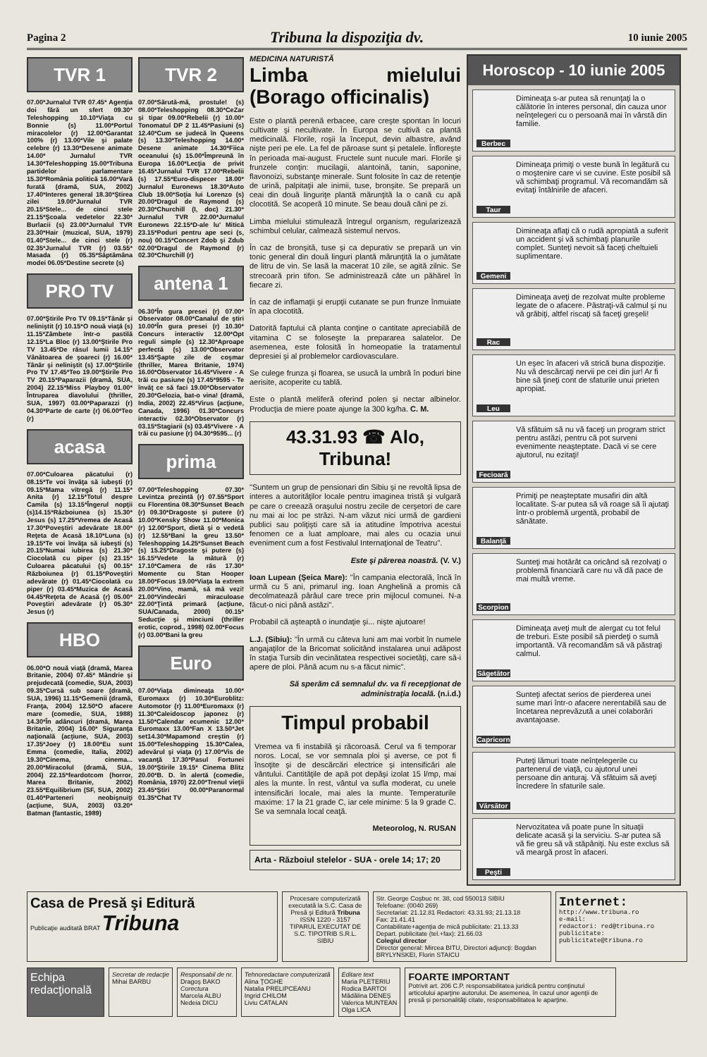Pagina 2 Tribuna la dispoziţia dv. 10 iunie 2005
TVR 1
07.00*Jurnalul TVR 07.45* Agenţia doi fără un sfert 09.30* Teleshopping 10.10*Viaţa cu Bonnie (s) 11.00*Portul miracolelor (r) 12.00*Garantat 100% (r) 13.00*Vile şi palate celebre (r) 13.30*Desene animate 14.00* Jurnalul TVR 14.30*Teleshopping 15.00*Tribuna partidelor parlamentare 15.30*România politică 16.00*Vară furată (dramă, SUA, 2002) 17.40*Interes general 18.30*Ştirea zilei 19.00*Jurnalul TVR 20.15*Stele... de cinci stele 21.15*Şcoala vedetelor 22.30* Burlacii (s) 23.00*Jurnalul TVR 23.30*Hair (muzical, SUA, 1979) 01.40*Stele... de cinci stele (r) 02.35*Jurnalul TVR (r) 03.55* Masada (r) 05.35*Săptămâna modei 06.05*Destine secrete (s)
PRO TV
07.00*Ştirile Pro TV 09.15*Tânăr şi neliniştit (r) 10.15*O nouă viaţă (s) 11.15*Zâmbete într-o pastilă 12.15*La Bloc (r) 13.00*Ştirile Pro TV 13.45*De râsul lumii 14.15* Vânătoarea de şoareci (r) 16.00* Tânăr şi neliniştit (s) 17.00*Ştirile Pro TV 17.45*Teo 19.00*Ştirile Pro TV 20.15*Paparazii (dramă, SUA, 2004) 22.15*Miss Playboy 01.00* Întruparea diavolului (thriller, SUA, 1997) 03.00*Paparazzi (r) 04.30*Parte de carte (r) 06.00*Teo (r)
acasa
07.00*Culoarea păcatului (r) 08.15*Te voi învăţa să iubeşti (r) 09.15*Mama vitregă (r) 11.15* Anita (r) 12.15*Totul despre Camila (s) 13.15*Îngerul nopţii (s)14.15*Războiunea (s) 15.30* Jesus (s) 17.25*Vremea de Acasă 17.30*Poveştiri adevărate 18.00* Reţeta de Acasă 18.10*Luna (s) 19.15*Te voi învăţa să iubeşti (s) 20.15*Numai iubirea (s) 21.30* Ciocolată cu piper (s) 23.15* Culoarea păcatului (s) 00.15* Războiunea (r) 01.15*Poveştiri adevărate (r) 01.45*Ciocolată cu piper (r) 03.45*Muzica de Acasă 04.45*Reţeta de Acasă (r) 05.00* Poveştiri adevărate (r) 05.30* Jesus (r)
HBO
06.00*O nouă viaţă (dramă, Marea Britanie, 2004) 07.45* Mândrie şi prejudecată (comedie, SUA, 2003) 09.35*Cursă sub soare (dramă, SUA, 1996) 11.15*Gemenii (dramă, Franţa, 2004) 12.50*O afacere mare (comedie, SUA, 1988) 14.30*În adâncuri (dramă, Marea Britanie, 2004) 16.00* Siguranţa naţională (acţiune, SUA, 2003) 17.35*Joey (r) 18.00*Eu sunt Emma (comedie, Italia, 2002) 19.30*Cinema, cinema... 20.00*Miracolul (dramă, SUA, 2004) 22.15*feardotcom (horror, Marea Britanie, 2002) 23.55*Equilibrium (SF, SUA, 2002) 01.40*Parteneri neobişnuiţi (acţiune, SUA, 2003) 03.20* Batman (fantastic, 1989)
TVR 2
07.00*Sărută-mă, prostule! (s) 08.00*Teleshopping 08.30*CeZar şi tipar 09.00*Rebelii (r) 10.00* Tonomatul DP 2 11.45*Pasiuni (s) 12.40*Cum se judecă în Queens (s) 13.30*Teleshopping 14.00* Desene animate 14.30*Fiica oceanului (s) 15.00*Împreună în Europa 16.00*Lecţia de privit 16.45*Jurnalul TVR 17.00*Rebelii (s) 17.55*Euro-dispecer 18.00* Jurnalul Euronews 18.30*Auto Club 19.00*Soţia lui Lorenzo (s) 20.00*Dragul de Raymond (s) 20.30*Churchill (I, doc) 21.30* Jurnalul TVR 22.00*Jurnalul Euronews 22.15*D-ale lu' Mitică 23.15*Poduri pentru ape seci (s, nou) 00.15*Concert Zdob şi Zdub 02.00*Dragul de Raymond (r) 02.30*Churchill (r)
antena 1
06.30*În gura presei (r) 07.00* Observator 08.00*Canalul de ştiri 10.00*În gura presei (r) 10.30* Concurs interactiv 12.00*Opt reguli simple (s) 12.30*Aproape perfectă (s) 13.00*Observator 13.45*Şapte zile de coşmar (thriller, Marea Britanie, 1974) 16.00*Observator 16.45*Vivere - A trăi cu pasiune (s) 17.45*9595 - Te învăţ ce să faci 19.00*Observator 20.30*Gelozia, bat-o vina! (dramă, India, 2002) 22.45*Virus (acţiune, Canada, 1996) 01.30*Concurs interactiv 02.30*Observator (r) 03.15*Stagiarii (s) 03.45*Vivere - A trăi cu pasiune (r) 04.30*9595... (r)
prima
07.00*Teleshopping 07.30* Levintza prezintă (r) 07.55*Sport cu Florentina 08.30*Sunset Beach (r) 09.30*Dragoste şi putere (r) 10.00*Kensky Show 11.00*Monica (r) 12.00*Sport, dietă şi o vedetă (r) 12.55*Bani la greu 13.50* Teleshopping 14.25*Sunset Beach (s) 15.25*Dragoste şi putere (s) 16.15*Vedete la mătură (r) 17.10*Camera de râs 17.30* Momente cu Stan Hooper 18.00*Focus 19.00*Viaţa la extrem 20.00*Vino, mamă, să mă vezi! 21.00*Vindecări miraculoase 22.00*Ţintă primară (acţiune, SUA/Canada, 2000) 00.15* Seducţie şi minciuni (thriller erotic, coprod., 1998) 02.00*Focus (r) 03.00*Bani la greu
Euro
07.00*Viaţa dimineaţa 10.00* Euromaxx (r) 10.30*Euroblitz: Automotor (r) 11.00*Euromaxx (r) 11.30*Caleidoscop japonez (r) 11.50*Calendar ecumenic 12.00* Euromaxx 13.00*Fan X 13.50*Jet set14.30*Mapamond creştin (r) 15.00*Teleshopping 15.30*Calea, adevărul şi viaţa (r) 17.00*Vis de vacanţă 17.30*Pasul Fortunei 19.00*Ştirile 19.15* Cinema Blitz 20.00*B. D. în alertă (comedie, România, 1970) 22.00*Trenul vieţii 23.45*Ştiri 00.00*Paranormal 01.35*Chat TV
MEDICINA NATURISTĂ
Limba mielului (Borago officinalis)
Este o plantă perenă erbacee, care creşte spontan în locuri cultivate şi necultivate. În Europa se cultivă ca plantă medicinală. Florile, roşii la început, devin albastre, având nişte peri pe ele. La fel de păroase sunt şi petalele. Înfloreşte în perioada mai-august. Fructele sunt nucule mari. Florile şi frunzele conţin: mucilagii, alantoină, tanin, saponine, flavonoizi, substanţe minerale. Sunt folosite în caz de retenţie de urină, palpitaţii ale inimii, tuse, bronşite. Se prepară un ceai din două linguriţe plantă mărunţită la o cană cu apă clocotită. Se acoperă 10 minute. Se beau două căni pe zi.
Limba mielului stimulează întregul organism, regularizează schimbul celular, calmează sistemul nervos.
În caz de bronşită, tuse şi ca depurativ se prepară un vin tonic general din două linguri plantă mărunţită la o jumătate de litru de vin. Se lasă la macerat 10 zile, se agită zilnic. Se strecoară prin tifon. Se administrează câte un păhărel în fiecare zi.
În caz de inflamaţii şi erupţii cutanate se pun frunze înmuiate în apa clocotită.
Datorită faptului că planta conţine o cantitate apreciabilă de vitamina C se foloseşte la prepararea salatelor. De asemenea, este folosită în homeopatie la tratamentul depresiei şi al problemelor cardiovasculare.
Se culege frunza şi floarea, se usucă la umbră în poduri bine aerisite, acoperite cu tablă.
Este o plantă meliferă oferind polen şi nectar albinelor. Producţia de miere poate ajunge la 300 kg/ha. C. M.
43.31.93 ☎ Alo, Tribuna!
"Suntem un grup de pensionari din Sibiu şi ne revoltă lipsa de interes a autorităţilor locale pentru imaginea tristă şi vulgară pe care o creează oraşului nostru zecile de cerşetori de care nu mai ai loc pe străzi. N-am văzut nici urmă de gardieni publici sau poliţişti care să ia atitudine împotriva acestui fenomen ce a luat amploare, mai ales cu ocazia unui eveniment cum a fost Festivalul Internaţional de Teatru".
Este şi părerea noastră. (V. V.)
Ioan Lupean (Şeica Mare): "În campania electorală, încă în urmă cu 5 ani, primarul ing. Ioan Anghelină a promis că decolmatează pârâul care trece prin mijlocul comunei. N-a făcut-o nici până astăzi".
Probabil că aşteaptă o inundaţie şi... nişte ajutoare!
L.J. (Sibiu): "În urmă cu câteva luni am mai vorbit în numele angajaţilor de la Bricomat solicitând instalarea unui adăpost în staţia Tursib din vecinătatea respectivei societăţi, care să-i apere de ploi. Până acum nu s-a făcut nimic".
Să sperăm că semnalul dv. va fi recepţionat de administraţia locală. (n.i.d.)
Timpul probabil
Vremea va fi instabilă şi răcoroasă. Cerul va fi temporar noros. Local, se vor semnala ploi şi averse, ce pot fi însoţite şi de descărcări electrice şi intensificări ale vântului. Cantităţile de apă pot depăşi izolat 15 l/mp, mai ales la munte. În rest, vântul va sufla moderat, cu unele intensificări locale, mai ales la munte. Temperaturile maxime: 17 la 21 grade C, iar cele minime: 5 la 9 grade C. Se va semnala local ceaţă.
Meteorolog, N. RUSAN
Arta - Războiul stelelor - SUA - orele 14; 17; 20
Horoscop - 10 iunie 2005
Berbec Dimineaţa s-ar putea să renunţaţi la o călătorie în interes personal, din cauza unor neînţelegeri cu o persoană mai în vârstă din familie.
Taur Dimineaţa primiţi o veste bună în legătură cu o moştenire care vi se cuvine. Este posibil să vă schimbaţi programul. Vă recomandăm să evitaţi întâlnirile de afaceri.
Gemeni Dimineaţa aflaţi că o rudă apropiată a suferit un accident şi vă schimbaţi planurile complet. Sunteţi nevoit să faceţi cheltuieli suplimentare.
Rac Dimineaţa aveţi de rezolvat multe probleme legate de o afacere. Păstraţi-vă calmul şi nu vă grăbiţi, altfel riscaţi să faceţi greşeli!
Leu Un eşec în afaceri vă strică buna dispoziţie. Nu vă descărcaţi nervii pe cei din jur! Ar fi bine să ţineţi cont de sfaturile unui prieten apropiat.
Fecioară Vă sfătuim să nu vă faceţi un program strict pentru astăzi, pentru că pot surveni evenimente neaşteptate. Dacă vi se cere ajutorul, nu ezitaţi!
Balanţă Primiţi pe neaşteptate musafiri din altă localitate. S-ar putea să vă roage să îi ajutaţi într-o problemă urgentă, probabil de sănătate.
Scorpion Sunteţi mai hotărât ca oricând să rezolvaţi o problemă financiară care nu vă dă pace de mai multă vreme.
Săgetător Dimineaţa aveţi mult de alergat cu tot felul de treburi. Este posibil să pierdeţi o sumă importantă. Vă recomandăm să vă păstraţi calmul.
Capricorn Sunteţi afectat serios de pierderea unei sume mari într-o afacere nerentabilă sau de încetarea neprevăzută a unei colaborări avantajoase.
Vărsător Puteţi lămuri toate neînţelegerile cu partenerul de viaţă, cu ajutorul unei persoane din anturaj. Vă sfătuim să aveţi încredere în sfaturile sale.
Peşti Nervozitatea vă poate pune în situaţii delicate acasă şi la serviciu. S-ar putea să vă fie greu să vă stăpâniţi. Nu este exclus să vă meargă prost în afaceri.
Casa de Presă şi Editură
Publicaţie auditată BRAT Tribuna
Procesare computerizată executată la S.C. Casa de Presă şi Editură Tribuna
ISSN 1220 - 3157
TIPARUL EXECUTAT DE S.C. TIPOTRIB S.R.L. SIBIU
Str. George Coşbuc nr. 38, cod 550013 SIBIU
Telefoane: (0040 269)
Secretariat: 21.12.81 Redactori: 43.31.93; 21.13.18
Fax: 21.41.41
Contabilitate+agenţia de mică publicitate: 21.13.33
Depart. publicitate (tel.+fax): 21.66.03
Colegiul director
Director general: Mircea BITU, Directori adjuncţi: Bogdan BRYLYNSKEI, Florin STAICU
Internet:
http://www.tribuna.ro
e-mail:
redactori: red@tribuna.ro
publicitate: publicitate@tribuna.ro
Echipa redacţională
Secretar de redacţie
Mihai BARBU
Responsabil de nr.
Dragoş BAKO
Corectura
Marcela ALBU
Nedeia DICU
Tehnoredactare computerizată
Alina ŢOGHE
Natalia PRELIPCEANU
Ingrid CHILOM
Liviu CATALAN
Editare text
Maria PLETERIU
Rodica BARTOI
Mădălina DENEŞ
Valerica MUNTEAN
Olga LICA
FOARTE IMPORTANT
Potrivit art. 206 C.P. responsabilitatea juridică pentru conţinutul articolului aparţine autorului. De asemenea, în cazul unor agenţii de presă şi personalităţi citate, responsabilitatea le aparţine.